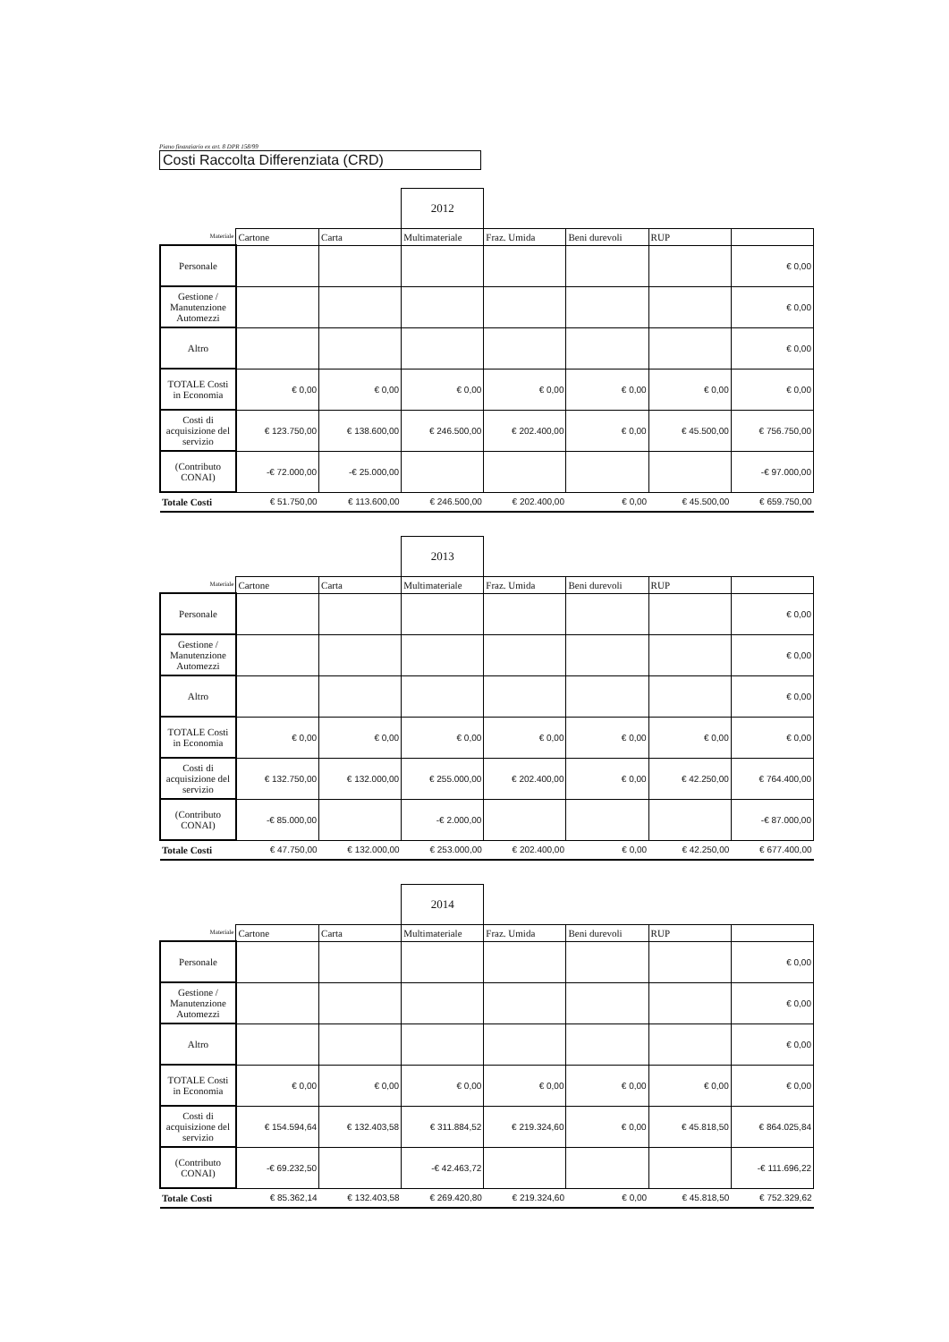Piano finanziario ex art. 8 DPR 158/99
Costi Raccolta Differenziata (CRD)
| | | | 2012 | | | | |
| Materiale | Cartone | Carta | Multimateriale | Fraz. Umida | Beni durevoli | RUP | |
| Personale | | | | | | | € 0,00 |
| Gestione / Manutenzione Automezzi | | | | | | | € 0,00 |
| Altro | | | | | | | € 0,00 |
| TOTALE Costi in Economia | € 0,00 | € 0,00 | € 0,00 | € 0,00 | € 0,00 | € 0,00 | € 0,00 |
| Costi di acquisizione del servizio | € 123.750,00 | € 138.600,00 | € 246.500,00 | € 202.400,00 | € 0,00 | € 45.500,00 | € 756.750,00 |
| (Contributo CONAI) | -€ 72.000,00 | -€ 25.000,00 | | | | | -€ 97.000,00 |
| Totale Costi | € 51.750,00 | € 113.600,00 | € 246.500,00 | € 202.400,00 | € 0,00 | € 45.500,00 | € 659.750,00 |
| | | | 2013 | | | | |
| Materiale | Cartone | Carta | Multimateriale | Fraz. Umida | Beni durevoli | RUP | |
| Personale | | | | | | | € 0,00 |
| Gestione / Manutenzione Automezzi | | | | | | | € 0,00 |
| Altro | | | | | | | € 0,00 |
| TOTALE Costi in Economia | € 0,00 | € 0,00 | € 0,00 | € 0,00 | € 0,00 | € 0,00 | € 0,00 |
| Costi di acquisizione del servizio | € 132.750,00 | € 132.000,00 | € 255.000,00 | € 202.400,00 | € 0,00 | € 42.250,00 | € 764.400,00 |
| (Contributo CONAI) | -€ 85.000,00 | | -€ 2.000,00 | | | | -€ 87.000,00 |
| Totale Costi | € 47.750,00 | € 132.000,00 | € 253.000,00 | € 202.400,00 | € 0,00 | € 42.250,00 | € 677.400,00 |
| | | | 2014 | | | | |
| Materiale | Cartone | Carta | Multimateriale | Fraz. Umida | Beni durevoli | RUP | |
| Personale | | | | | | | € 0,00 |
| Gestione / Manutenzione Automezzi | | | | | | | € 0,00 |
| Altro | | | | | | | € 0,00 |
| TOTALE Costi in Economia | € 0,00 | € 0,00 | € 0,00 | € 0,00 | € 0,00 | € 0,00 | € 0,00 |
| Costi di acquisizione del servizio | € 154.594,64 | € 132.403,58 | € 311.884,52 | € 219.324,60 | € 0,00 | € 45.818,50 | € 864.025,84 |
| (Contributo CONAI) | -€ 69.232,50 | | -€ 42.463,72 | | | | -€ 111.696,22 |
| Totale Costi | € 85.362,14 | € 132.403,58 | € 269.420,80 | € 219.324,60 | € 0,00 | € 45.818,50 | € 752.329,62 |